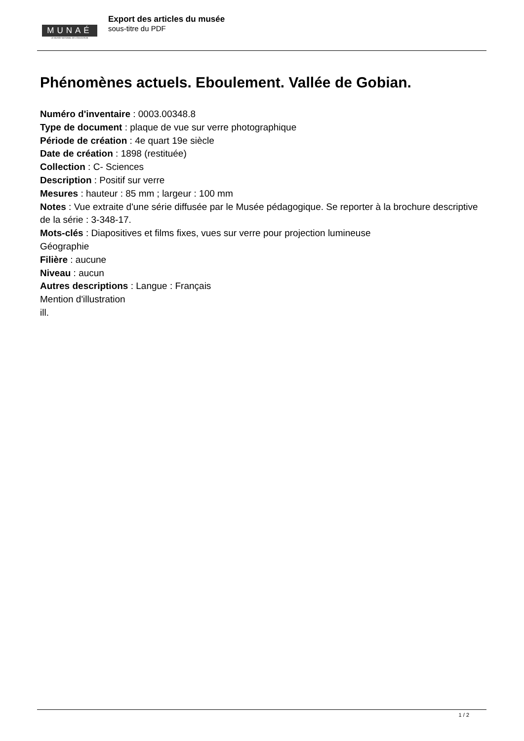MUNAÉ
LE MUSÉE NATIONAL DE L'ÉDUCATION
Export des articles du musée
sous-titre du PDF
Phénomènes actuels. Eboulement. Vallée de Gobian.
Numéro d'inventaire : 0003.00348.8
Type de document : plaque de vue sur verre photographique
Période de création : 4e quart 19e siècle
Date de création : 1898 (restituée)
Collection : C- Sciences
Description : Positif sur verre
Mesures : hauteur : 85 mm ; largeur : 100 mm
Notes : Vue extraite d'une série diffusée par le Musée pédagogique. Se reporter à la brochure descriptive de la série : 3-348-17.
Mots-clés : Diapositives et films fixes, vues sur verre pour projection lumineuse
Géographie
Filière : aucune
Niveau : aucun
Autres descriptions : Langue : Français
Mention d'illustration
ill.
1 / 2